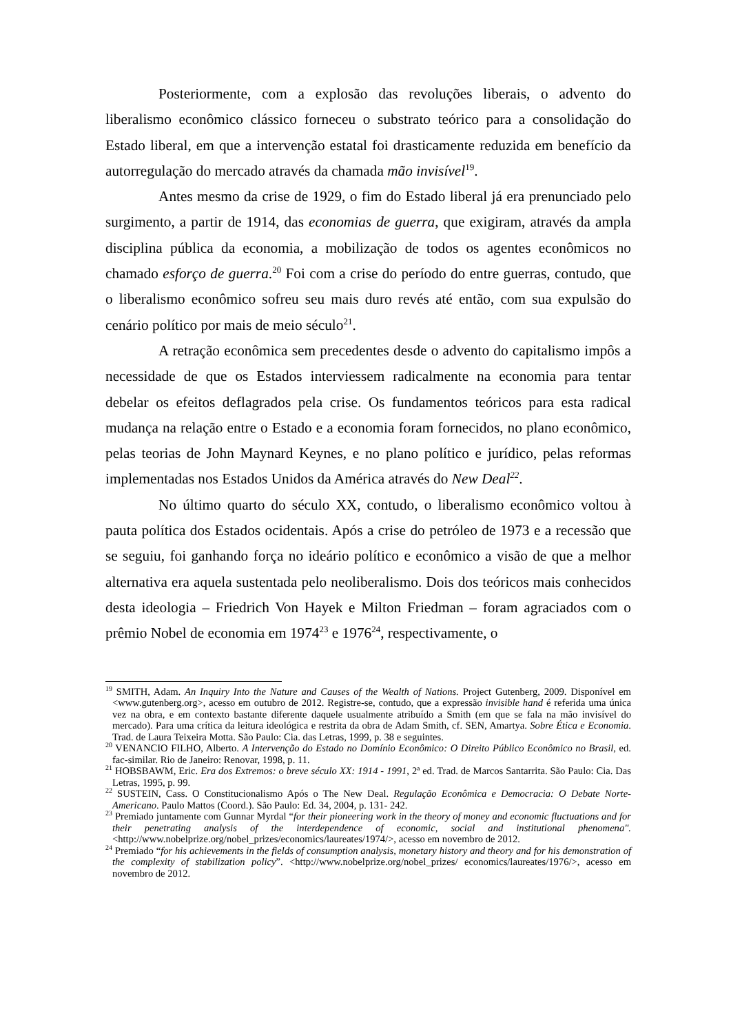Posteriormente, com a explosão das revoluções liberais, o advento do liberalismo econômico clássico forneceu o substrato teórico para a consolidação do Estado liberal, em que a intervenção estatal foi drasticamente reduzida em benefício da autorregulação do mercado através da chamada mão invisível<sup>19</sup>.
Antes mesmo da crise de 1929, o fim do Estado liberal já era prenunciado pelo surgimento, a partir de 1914, das economias de guerra, que exigiram, através da ampla disciplina pública da economia, a mobilização de todos os agentes econômicos no chamado esforço de guerra.<sup>20</sup> Foi com a crise do período do entre guerras, contudo, que o liberalismo econômico sofreu seu mais duro revés até então, com sua expulsão do cenário político por mais de meio século<sup>21</sup>.
A retração econômica sem precedentes desde o advento do capitalismo impôs a necessidade de que os Estados interviessem radicalmente na economia para tentar debelar os efeitos deflagrados pela crise. Os fundamentos teóricos para esta radical mudança na relação entre o Estado e a economia foram fornecidos, no plano econômico, pelas teorias de John Maynard Keynes, e no plano político e jurídico, pelas reformas implementadas nos Estados Unidos da América através do New Deal<sup>22</sup>.
No último quarto do século XX, contudo, o liberalismo econômico voltou à pauta política dos Estados ocidentais. Após a crise do petróleo de 1973 e a recessão que se seguiu, foi ganhando força no ideário político e econômico a visão de que a melhor alternativa era aquela sustentada pelo neoliberalismo. Dois dos teóricos mais conhecidos desta ideologia – Friedrich Von Hayek e Milton Friedman – foram agraciados com o prêmio Nobel de economia em 1974<sup>23</sup> e 1976<sup>24</sup>, respectivamente, o
<sup>19</sup> SMITH, Adam. An Inquiry Into the Nature and Causes of the Wealth of Nations. Project Gutenberg, 2009. Disponível em <www.gutenberg.org>, acesso em outubro de 2012. Registre-se, contudo, que a expressão invisible hand é referida uma única vez na obra, e em contexto bastante diferente daquele usualmente atribuído a Smith (em que se fala na mão invisível do mercado). Para uma crítica da leitura ideológica e restrita da obra de Adam Smith, cf. SEN, Amartya. Sobre Ética e Economia. Trad. de Laura Teixeira Motta. São Paulo: Cia. das Letras, 1999, p. 38 e seguintes.
<sup>20</sup> VENANCIO FILHO, Alberto. A Intervenção do Estado no Domínio Econômico: O Direito Público Econômico no Brasil, ed. fac-similar. Rio de Janeiro: Renovar, 1998, p. 11.
<sup>21</sup> HOBSBAWM, Eric. Era dos Extremos: o breve século XX: 1914 - 1991, 2ª ed. Trad. de Marcos Santarrita. São Paulo: Cia. Das Letras, 1995, p. 99.
<sup>22</sup> SUSTEIN, Cass. O Constitucionalismo Após o The New Deal. Regulação Econômica e Democracia: O Debate Norte-Americano. Paulo Mattos (Coord.). São Paulo: Ed. 34, 2004, p. 131- 242.
<sup>23</sup> Premiado juntamente com Gunnar Myrdal “for their pioneering work in the theory of money and economic fluctuations and for their penetrating analysis of the interdependence of economic, social and institutional phenomena". <http://www.nobelprize.org/nobel_prizes/economics/laureates/1974/>, acesso em novembro de 2012.
<sup>24</sup> Premiado “for his achievements in the fields of consumption analysis, monetary history and theory and for his demonstration of the complexity of stabilization policy”. <http://www.nobelprize.org/nobel_prizes/ economics/laureates/1976/>, acesso em novembro de 2012.